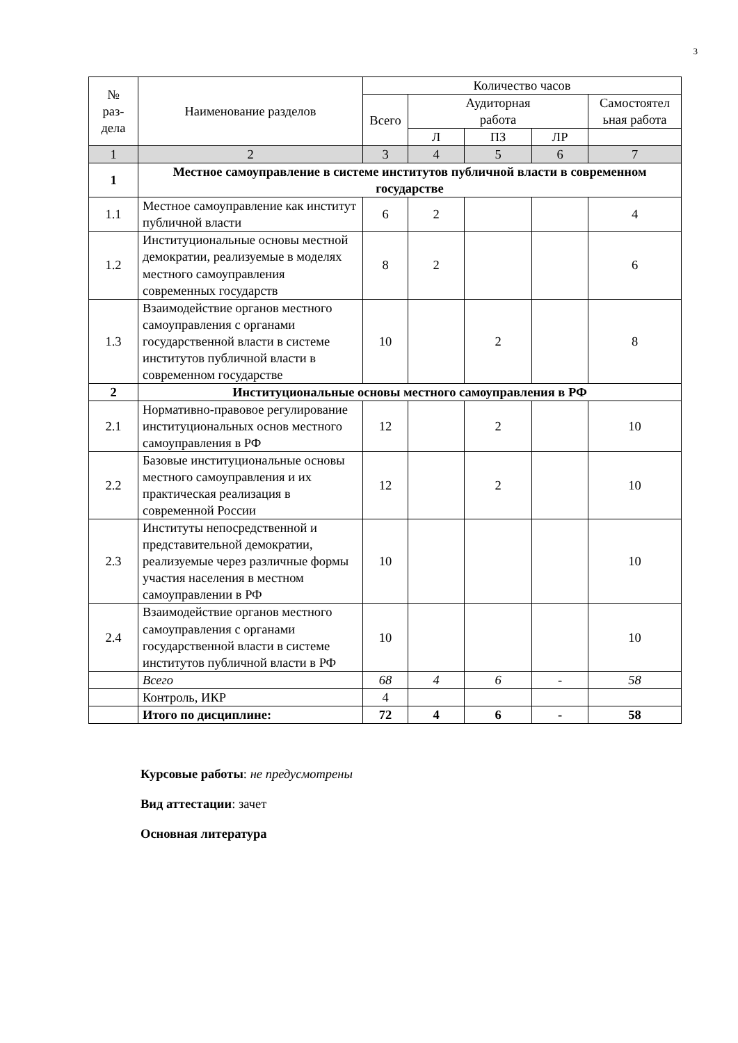3
| № раз- дела | Наименование разделов | Количество часов | | | | |
| --- | --- | --- | --- | --- | --- | --- |
| | | Всего | Аудиторная работа | | | Самостоятел ьная работа |
| | | | Л | ПЗ | ЛР | |
| 1 | 2 | 3 | 4 | 5 | 6 | 7 |
| 1 | Местное самоуправление в системе институтов публичной власти в современном государстве | | | | | |
| 1.1 | Местное самоуправление как институт публичной власти | 6 | 2 | | | 4 |
| 1.2 | Институциональные основы местной демократии, реализуемые в моделях местного самоуправления современных государств | 8 | 2 | | | 6 |
| 1.3 | Взаимодействие органов местного самоуправления с органами государственной власти в системе институтов публичной власти в современном государстве | 10 | | 2 | | 8 |
| 2 | Институциональные основы местного самоуправления в РФ | | | | | |
| 2.1 | Нормативно-правовое регулирование институциональных основ местного самоуправления в РФ | 12 | | 2 | | 10 |
| 2.2 | Базовые институциональные основы местного самоуправления и их практическая реализация в современной России | 12 | | 2 | | 10 |
| 2.3 | Институты непосредственной и представительной демократии, реализуемые через различные формы участия населения в местном самоуправлении в РФ | 10 | | | | 10 |
| 2.4 | Взаимодействие органов местного самоуправления с органами государственной власти в системе институтов публичной власти в РФ | 10 | | | | 10 |
| | Всего | 68 | 4 | 6 | - | 58 |
| | Контроль, ИКР | 4 | | | | |
| | Итого по дисциплине: | 72 | 4 | 6 | - | 58 |
Курсовые работы: не предусмотрены
Вид аттестации: зачет
Основная литература